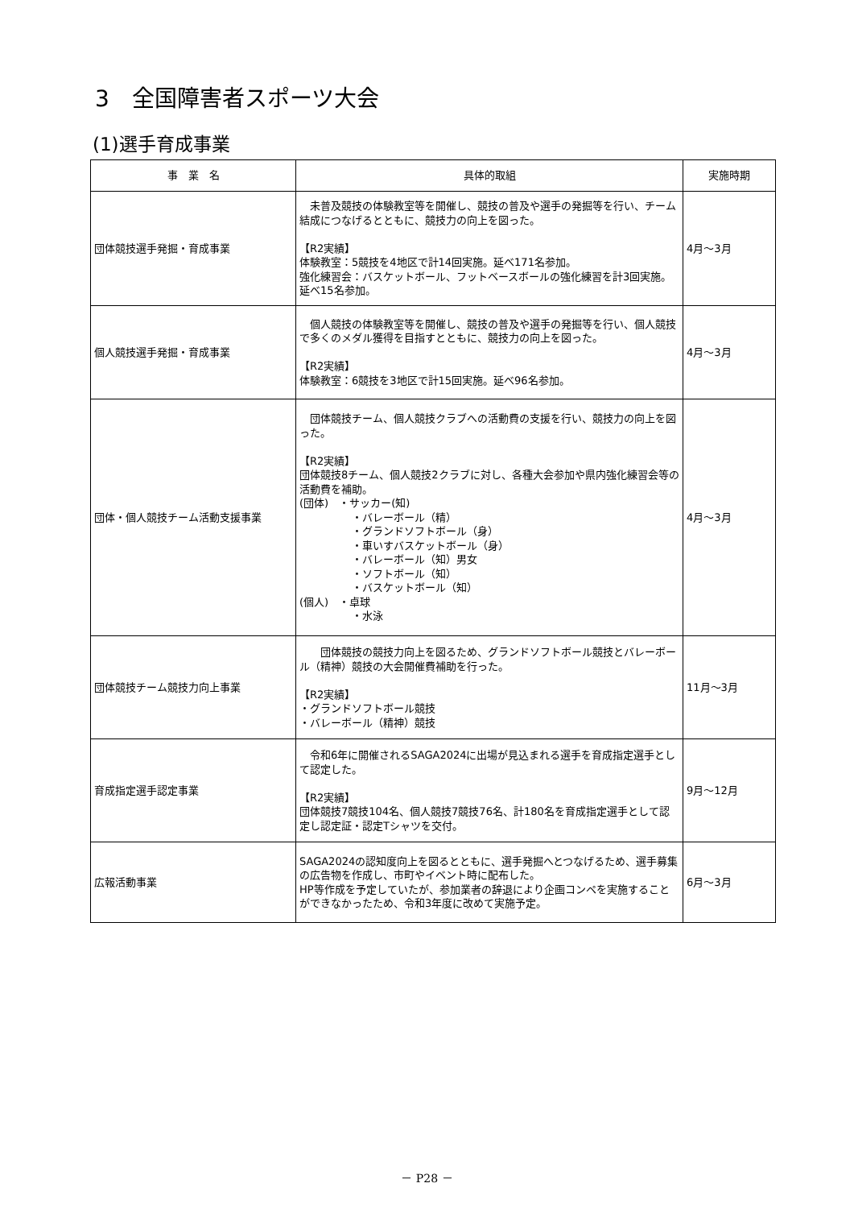3　全国障害者スポーツ大会
(1)選手育成事業
| 事 業 名 | 具体的取組 | 実施時期 |
| --- | --- | --- |
| 団体競技選手発掘・育成事業 | 未普及競技の体験教室等を開催し、競技の普及や選手の発掘等を行い、チーム結成につなげるとともに、競技力の向上を図った。 【R2実績】 体験教室：5競技を4地区で計14回実施。延べ171名参加。 強化練習会：バスケットボール、フットベースボールの強化練習を計3回実施。延べ15名参加。 | 4月～3月 |
| 個人競技選手発掘・育成事業 | 個人競技の体験教室等を開催し、競技の普及や選手の発掘等を行い、個人競技で多くのメダル獲得を目指すとともに、競技力の向上を図った。 【R2実績】 体験教室：6競技を3地区で計15回実施。延べ96名参加。 | 4月～3月 |
| 団体・個人競技チーム活動支援事業 | 団体競技チーム、個人競技クラブへの活動費の支援を行い、競技力の向上を図った。 【R2実績】 団体競技8チーム、個人競技2クラブに対し、各種大会参加や県内強化練習会等の活動費を補助。 (団体) ・サッカー(知) ・バレーボール（精） ・グランドソフトボール（身） ・車いすバスケットボール（身） ・バレーボール（知）男女 ・ソフトボール（知） ・バスケットボール（知） (個人) ・卓球 ・水泳 | 4月～3月 |
| 団体競技チーム競技力向上事業 | 団体競技の競技力向上を図るため、グランドソフトボール競技とバレーボール（精神）競技の大会開催費補助を行った。 【R2実績】 ・グランドソフトボール競技 ・バレーボール（精神）競技 | 11月～3月 |
| 育成指定選手認定事業 | 令和6年に開催されるSAGA2024に出場が見込まれる選手を育成指定選手として認定した。 【R2実績】 団体競技7競技104名、個人競技7競技76名、計180名を育成指定選手として認定し認定証・認定Tシャツを交付。 | 9月～12月 |
| 広報活動事業 | SAGA2024の認知度向上を図るとともに、選手発掘へとつなげるため、選手募集の広告物を作成し、市町やイベント時に配布した。 HP等作成を予定していたが、参加業者の辞退により企画コンペを実施することができなかったため、令和3年度に改めて実施予定。 | 6月～3月 |
－ P28 －